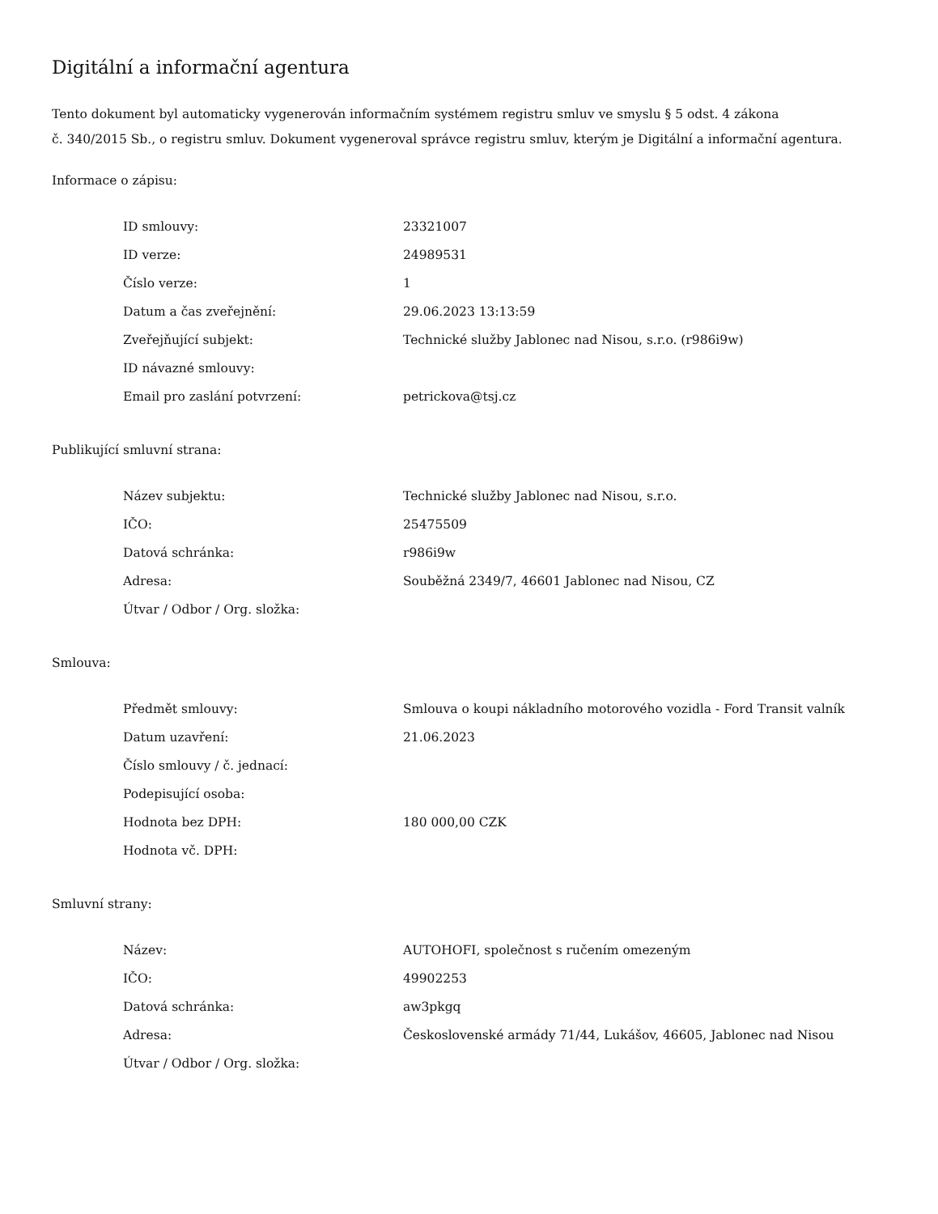Digitální a informační agentura
Tento dokument byl automaticky vygenerován informačním systémem registru smluv ve smyslu § 5 odst. 4 zákona
č. 340/2015 Sb., o registru smluv. Dokument vygeneroval správce registru smluv, kterým je Digitální a informační agentura.
Informace o zápisu:
| ID smlouvy: | 23321007 |
| ID verze: | 24989531 |
| Číslo verze: | 1 |
| Datum a čas zveřejnění: | 29.06.2023 13:13:59 |
| Zveřejňující subjekt: | Technické služby Jablonec nad Nisou, s.r.o. (r986i9w) |
| ID návazné smlouvy: | |
| Email pro zaslání potvrzení: | petrickova@tsj.cz |
Publikující smluvní strana:
| Název subjektu: | Technické služby Jablonec nad Nisou, s.r.o. |
| IČO: | 25475509 |
| Datová schránka: | r986i9w |
| Adresa: | Souběžná 2349/7, 46601 Jablonec nad Nisou, CZ |
| Útvar / Odbor / Org. složka: | |
Smlouva:
| Předmět smlouvy: | Smlouva o koupi nákladního motorového vozidla - Ford Transit valník |
| Datum uzavření: | 21.06.2023 |
| Číslo smlouvy / č. jednací: | |
| Podepisující osoba: | |
| Hodnota bez DPH: | 180 000,00 CZK |
| Hodnota vč. DPH: | |
Smluvní strany:
| Název: | AUTOHOFI, společnost s ručením omezeným |
| IČO: | 49902253 |
| Datová schránka: | aw3pkgq |
| Adresa: | Československé armády 71/44, Lukášov, 46605, Jablonec nad Nisou |
| Útvar / Odbor / Org. složka: | |